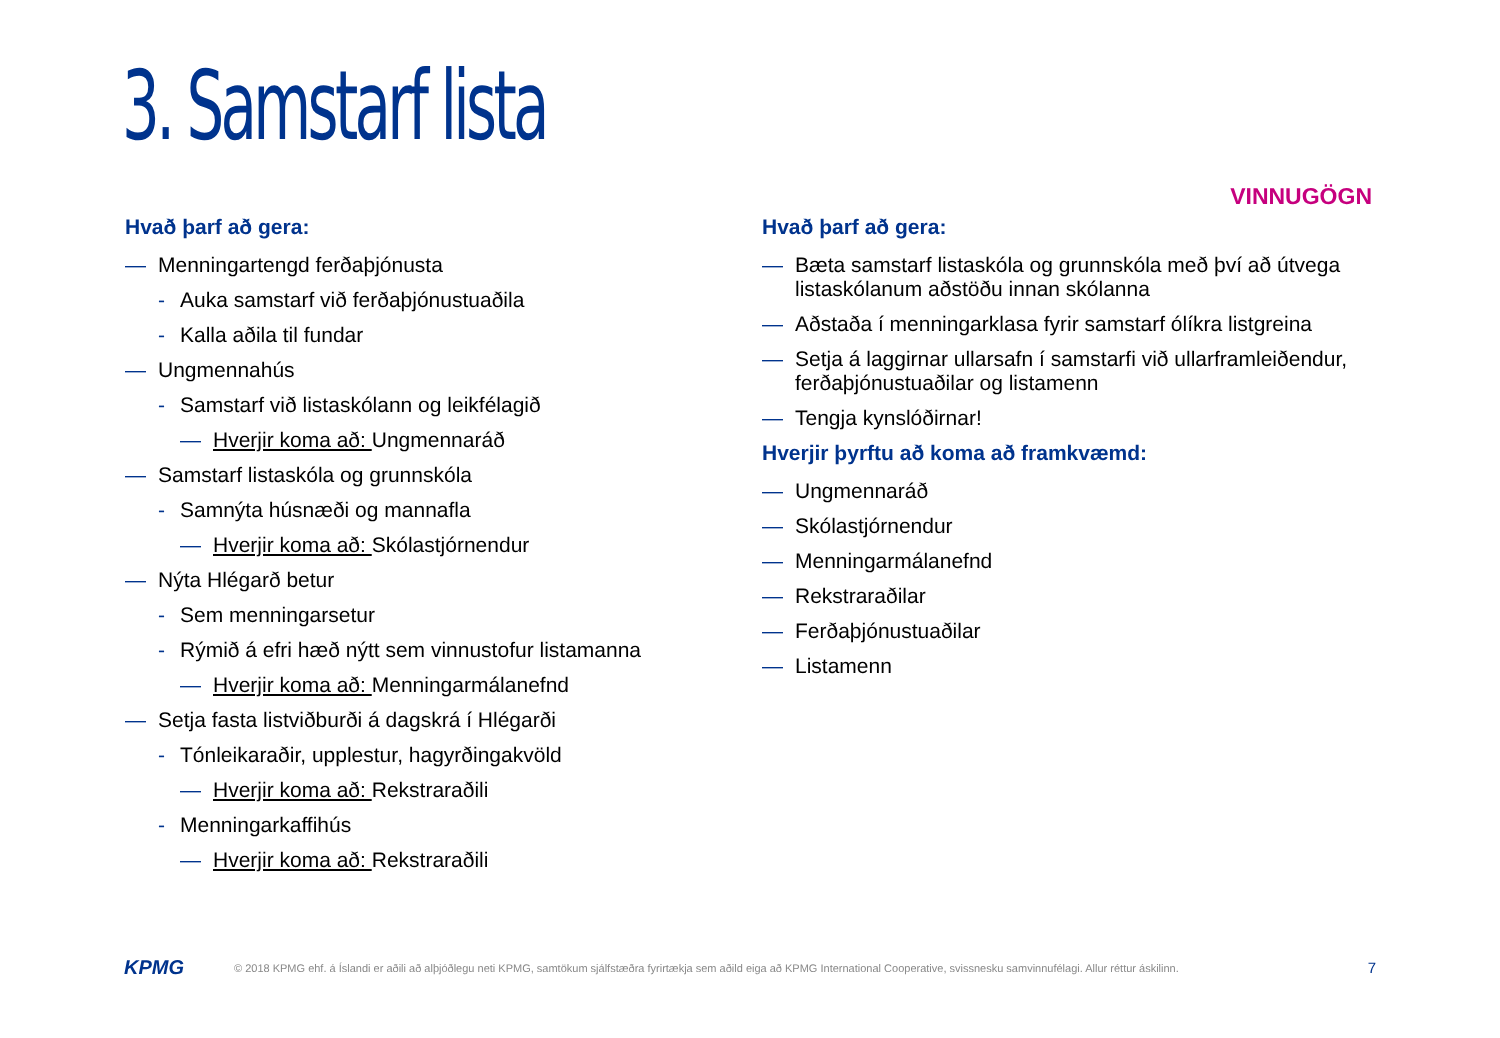3. Samstarf lista
VINNUGÖGN
Hvað þarf að gera:
— Menningartengd ferðaþjónusta
- Auka samstarf við ferðaþjónustuaðila
- Kalla aðila til fundar
— Ungmennahús
- Samstarf við listaskólann og leikfélagið
— Hverjir koma að: Ungmennaráð
— Samstarf listaskóla og grunnskóla
- Samnýta húsnæði og mannafla
— Hverjir koma að: Skólastjórnendur
— Nýta Hlégarð betur
- Sem menningarsetur
- Rýmið á efri hæð nýtt sem vinnustofur listamanna
— Hverjir koma að: Menningarmálanefnd
— Setja fasta listviðburði á dagskrá í Hlégarði
- Tónleikaraðir, upplestur, hagyrðingakvöld
— Hverjir koma að: Rekstraraðili
- Menningarkaffihús
— Hverjir koma að: Rekstraraðili
Hvað þarf að gera:
— Bæta samstarf listaskóla og grunnskóla með því að útvega listaskólanum aðstöðu innan skólanna
— Aðstaða í menningarklasa fyrir samstarf ólíkra listgreina
— Setja á laggirnar ullarsafn í samstarfi við ullarframleiðendur, ferðaþjónustuaðilar og listamenn
— Tengja kynslóðirnar!
Hverjir þyrftu að koma að framkvæmd:
— Ungmennaráð
— Skólastjórnendur
— Menningarmálanefnd
— Rekstraraðilar
— Ferðaþjónustuaðilar
— Listamenn
KPMG
© 2018 KPMG ehf. á Íslandi er aðili að alþjóðlegu neti KPMG, samtökum sjálfstæðra fyrirtækja sem aðild eiga að KPMG International Cooperative, svissnesku samvinnufélagi. Allur réttur áskilinn.
7